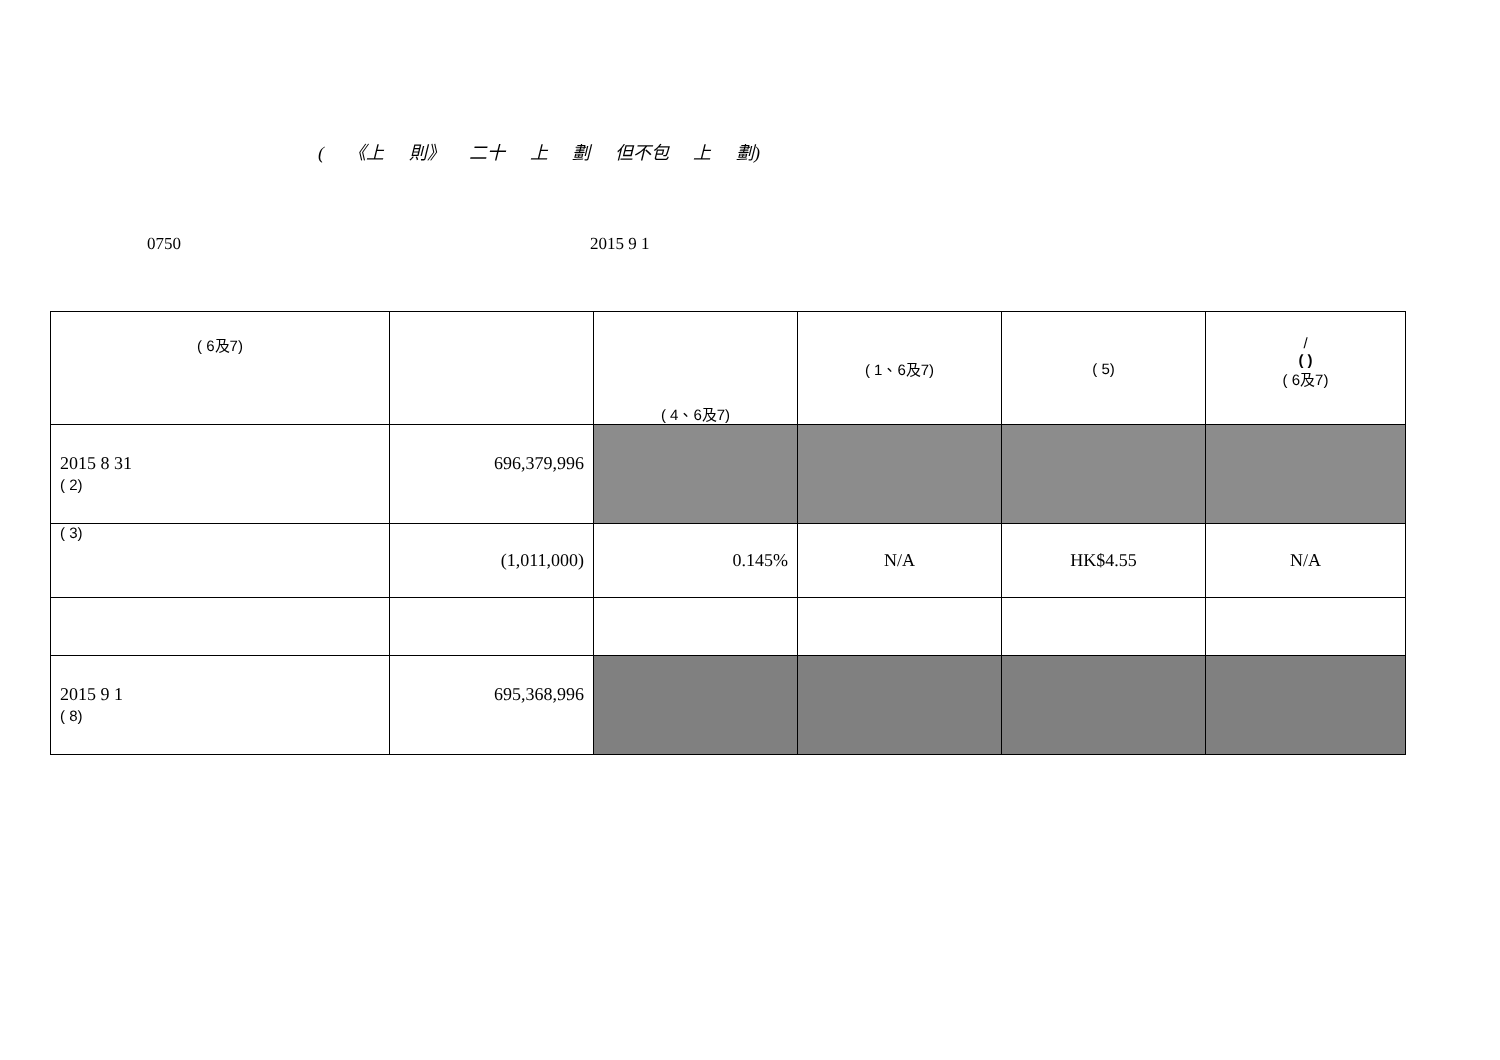( 《上 則》 二十 上 劃 但不包 上 劃)
0750 2015 9 1
| ( 6及7) | | ( 4、6及7) | ( 1、6及7) | ( 5) | / ( ) ( 6及7) |
| 2015 8 31 ( 2) | 696,379,996 | | | | |
| ( 3) | (1,011,000) | 0.145% | N/A | HK$4.55 | N/A |
| 2015 9 1 ( 8) | 695,368,996 | | | | |